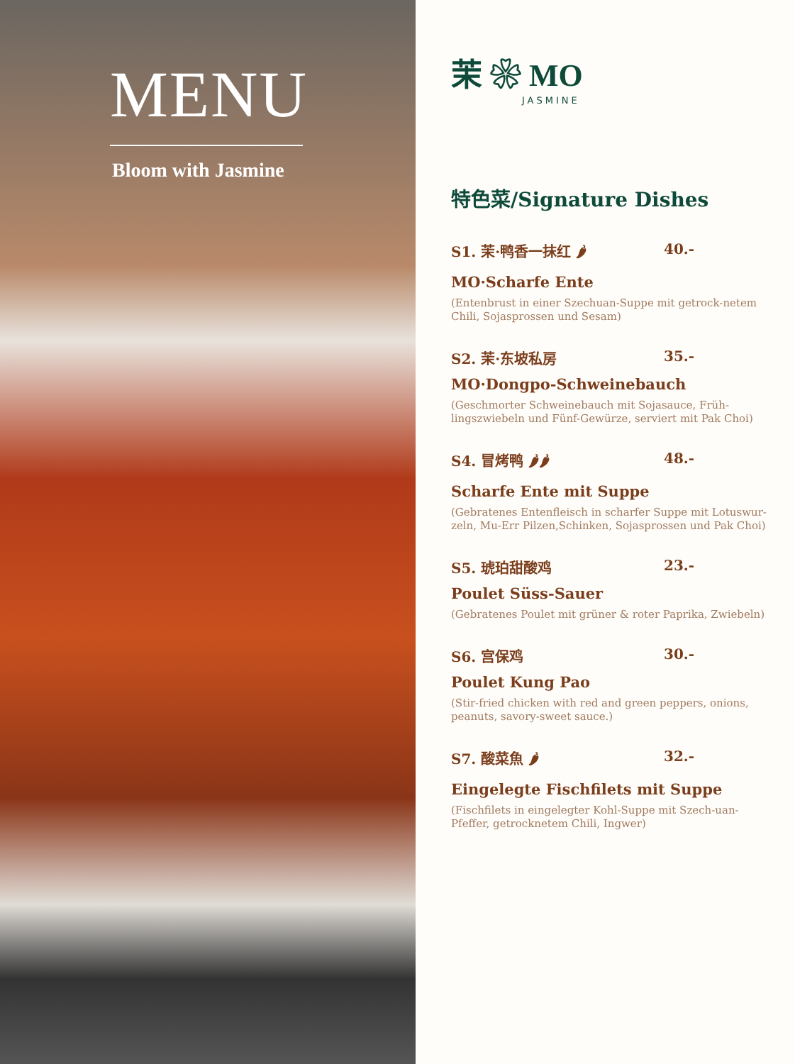MENU
Bloom with Jasmine
茉 ❀ MO
JASMINE
特色菜/Signature Dishes
S1. 茉·鸭香一抹红 🌶 40.-
MO·Scharfe Ente
(Entenbrust in einer Szechuan-Suppe mit getrock-netem Chili, Sojasprossen und Sesam)
S2. 茉·东坡私房 35.-
MO·Dongpo-Schweinebauch
(Geschmorter Schweinebauch mit Sojasauce, Früh-lingszwiebeln und Fünf-Gewürze, serviert mit Pak Choi)
S4. 冒烤鸭 🌶🌶 48.-
Scharfe Ente mit Suppe
(Gebratenes Entenfleisch in scharfer Suppe mit Lotuswur-zeln, Mu-Err Pilzen,Schinken, Sojasprossen und Pak Choi)
S5. 琥珀甜酸鸡 23.-
Poulet Süss-Sauer
(Gebratenes Poulet mit grüner & roter Paprika, Zwiebeln)
S6. 宫保鸡 30.-
Poulet Kung Pao
(Stir-fried chicken with red and green peppers, onions, peanuts, savory-sweet sauce.)
S7. 酸菜魚 🌶 32.-
Eingelegte Fischfilets mit Suppe
(Fischfilets in eingelegter Kohl-Suppe mit Szech-uan-Pfeffer, getrocknetem Chili, Ingwer)